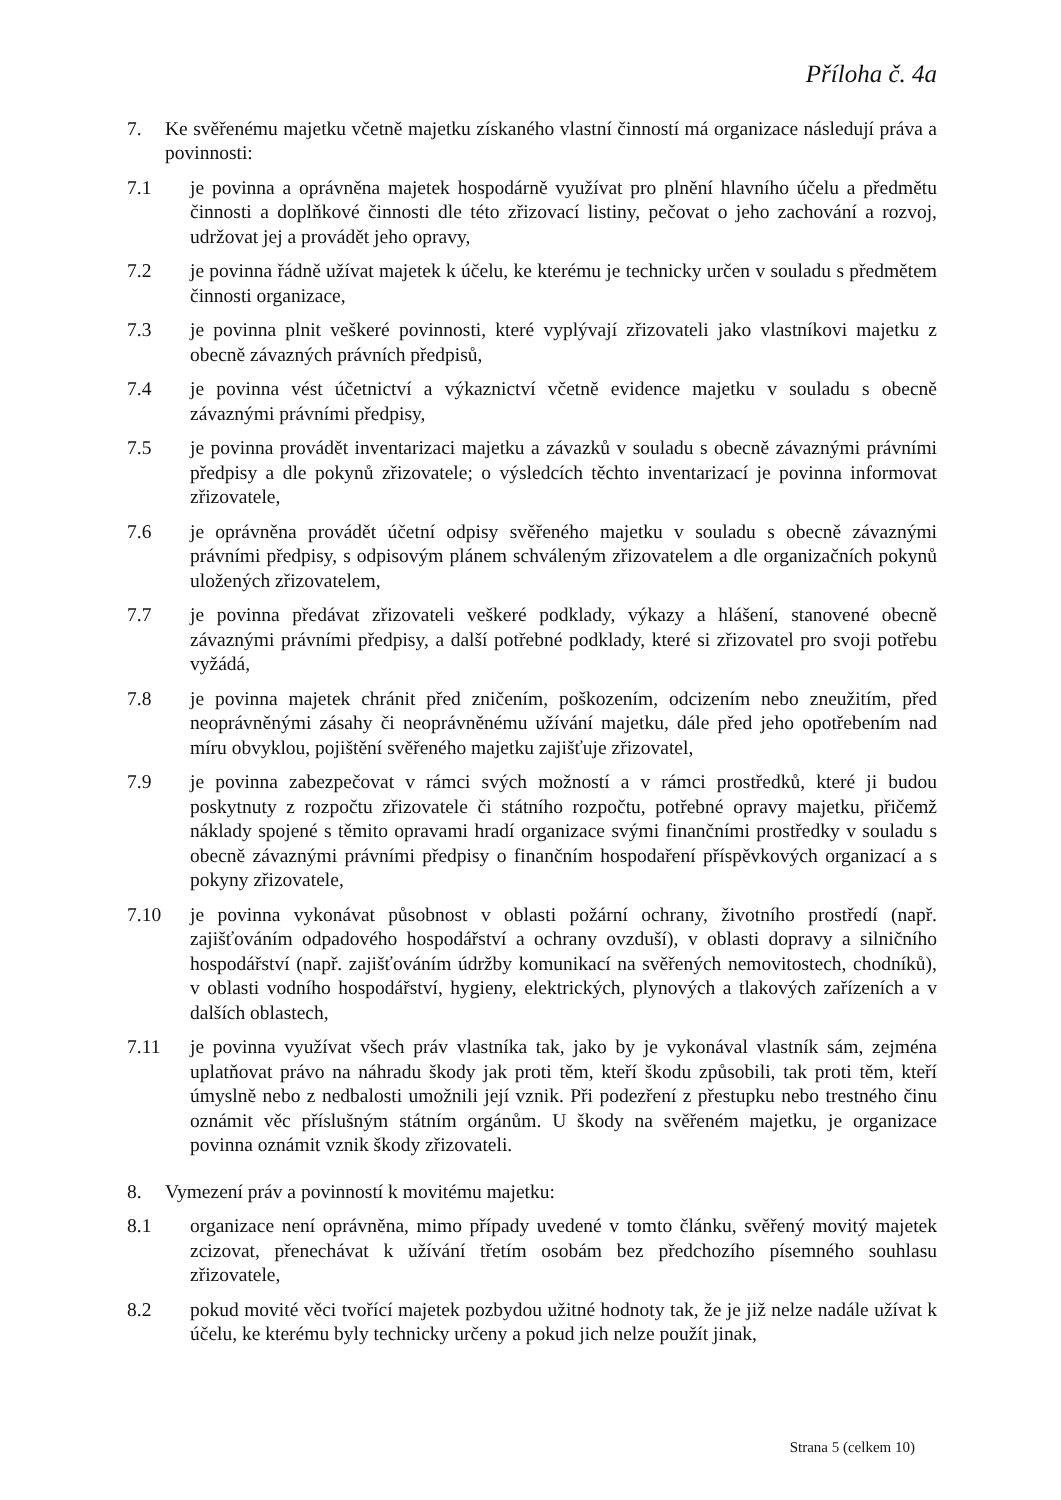Příloha č. 4a
7. Ke svěřenému majetku včetně majetku získaného vlastní činností má organizace následují práva a povinnosti:
7.1 je povinna a oprávněna majetek hospodárně využívat pro plnění hlavního účelu a předmětu činnosti a doplňkové činnosti dle této zřizovací listiny, pečovat o jeho zachování a rozvoj, udržovat jej a provádět jeho opravy,
7.2 je povinna řádně užívat majetek k účelu, ke kterému je technicky určen v souladu s předmětem činnosti organizace,
7.3 je povinna plnit veškeré povinnosti, které vyplývají zřizovateli jako vlastníkovi majetku z obecně závazných právních předpisů,
7.4 je povinna vést účetnictví a výkaznictví včetně evidence majetku v souladu s obecně závaznými právními předpisy,
7.5 je povinna provádět inventarizaci majetku a závazků v souladu s obecně závaznými právními předpisy a dle pokynů zřizovatele; o výsledcích těchto inventarizací je povinna informovat zřizovatele,
7.6 je oprávněna provádět účetní odpisy svěřeného majetku v souladu s obecně závaznými právními předpisy, s odpisovým plánem schváleným zřizovatelem a dle organizačních pokynů uložených zřizovatelem,
7.7 je povinna předávat zřizovateli veškeré podklady, výkazy a hlášení, stanovené obecně závaznými právními předpisy, a další potřebné podklady, které si zřizovatel pro svoji potřebu vyžádá,
7.8 je povinna majetek chránit před zničením, poškozením, odcizením nebo zneužitím, před neoprávněnými zásahy či neoprávněnému užívání majetku, dále před jeho opotřebením nad míru obvyklou, pojištění svěřeného majetku zajišťuje zřizovatel,
7.9 je povinna zabezpečovat v rámci svých možností a v rámci prostředků, které ji budou poskytnuty z rozpočtu zřizovatele či státního rozpočtu, potřebné opravy majetku, přičemž náklady spojené s těmito opravami hradí organizace svými finančními prostředky v souladu s obecně závaznými právními předpisy o finančním hospodaření příspěvkových organizací a s pokyny zřizovatele,
7.10 je povinna vykonávat působnost v oblasti požární ochrany, životního prostředí (např. zajišťováním odpadového hospodářství a ochrany ovzduší), v oblasti dopravy a silničního hospodářství (např. zajišťováním údržby komunikací na svěřených nemovitostech, chodníků), v oblasti vodního hospodářství, hygieny, elektrických, plynových a tlakových zařízeních a v dalších oblastech,
7.11 je povinna využívat všech práv vlastníka tak, jako by je vykonával vlastník sám, zejména uplatňovat právo na náhradu škody jak proti těm, kteří škodu způsobili, tak proti těm, kteří úmyslně nebo z nedbalosti umožnili její vznik. Při podezření z přestupku nebo trestného činu oznámit věc příslušným státním orgánům. U škody na svěřeném majetku, je organizace povinna oznámit vznik škody zřizovateli.
8. Vymezení práv a povinností k movitému majetku:
8.1 organizace není oprávněna, mimo případy uvedené v tomto článku, svěřený movitý majetek zcizovat, přenechávat k užívání třetím osobám bez předchozího písemného souhlasu zřizovatele,
8.2 pokud movité věci tvořící majetek pozbydou užitné hodnoty tak, že je již nelze nadále užívat k účelu, ke kterému byly technicky určeny a pokud jich nelze použít jinak,
Strana 5 (celkem 10)